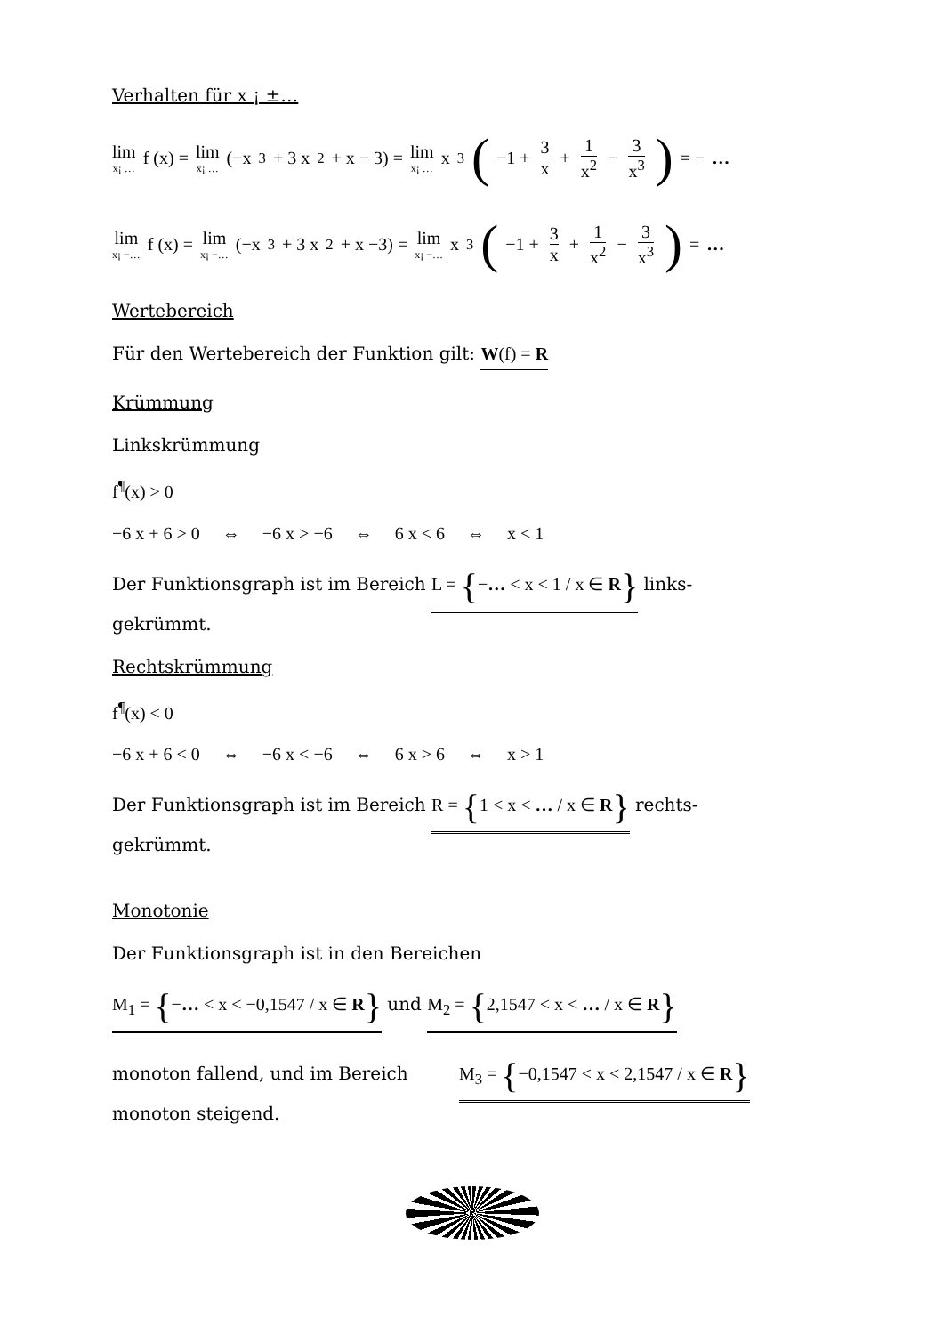Verhalten für x ¡ ±…
lim x¡ … f (x) = lim x¡ … (−x<sup>3</sup> + 3 x<sup>2</sup> + x − 3) = lim x¡ … x<sup>3</sup> (−1 + 3 x + 1 x<sup>2</sup> − 3 x<sup>3</sup>) = − …
lim x¡ −… f (x) = lim x¡ −… (−x<sup>3</sup> + 3 x<sup>2</sup> + x −3) = lim x¡ −… x<sup>3</sup> (−1 + 3 x + 1 x<sup>2</sup> − 3 x<sup>3</sup>) = …
Wertebereich
Für den Wertebereich der Funktion gilt: W(f) = R
Krümmung
Linkskrümmung
f<sup>¶</sup>(x) > 0
−6 x + 6 > 0 ⇔ −6 x > −6 ⇔ 6 x < 6 ⇔ x < 1
Der Funktionsgraph ist im Bereich L = {−… < x < 1 / x ∈ R} links-
gekrümmt.
Rechtskrümmung
f<sup>¶</sup>(x) < 0
−6 x + 6 < 0 ⇔ −6 x < −6 ⇔ 6 x > 6 ⇔ x > 1
Der Funktionsgraph ist im Bereich R = {1 < x < … / x ∈ R} rechts-
gekrümmt.
Monotonie
Der Funktionsgraph ist in den Bereichen
M<sub>1</sub> = {−… < x < −0,1547 / x ∈ R} und M<sub>2</sub> = {2,1547 < x < … / x ∈ R}
monoton fallend, und im Bereich M<sub>3</sub> = {−0,1547 < x < 2,1547 / x ∈ R}
monoton steigend.